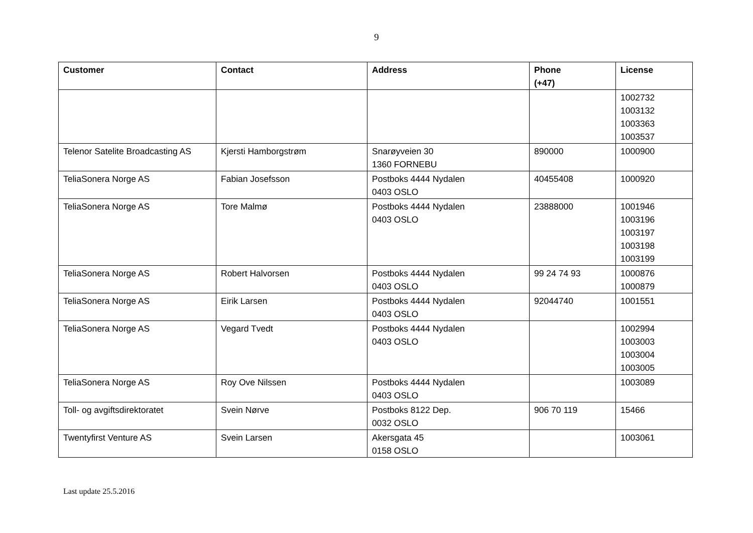9
| Customer | Contact | Address | Phone (+47) | License |
| --- | --- | --- | --- | --- |
| | | | | 1002732 1003132 1003363 1003537 |
| Telenor Satelite Broadcasting AS | Kjersti Hamborgstrøm | Snarøyveien 30 1360 FORNEBU | 890000 | 1000900 |
| TeliaSonera Norge AS | Fabian Josefsson | Postboks 4444 Nydalen 0403 OSLO | 40455408 | 1000920 |
| TeliaSonera Norge AS | Tore Malmø | Postboks 4444 Nydalen 0403 OSLO | 23888000 | 1001946 1003196 1003197 1003198 1003199 |
| TeliaSonera Norge AS | Robert Halvorsen | Postboks 4444 Nydalen 0403 OSLO | 99 24 74 93 | 1000876 1000879 |
| TeliaSonera Norge AS | Eirik Larsen | Postboks 4444 Nydalen 0403 OSLO | 92044740 | 1001551 |
| TeliaSonera Norge AS | Vegard Tvedt | Postboks 4444 Nydalen 0403 OSLO | | 1002994 1003003 1003004 1003005 |
| TeliaSonera Norge AS | Roy Ove Nilssen | Postboks 4444 Nydalen 0403 OSLO | | 1003089 |
| Toll- og avgiftsdirektoratet | Svein Nørve | Postboks 8122 Dep. 0032 OSLO | 906 70 119 | 15466 |
| Twentyfirst Venture AS | Svein Larsen | Akersgata 45 0158 OSLO | | 1003061 |
Last update 25.5.2016